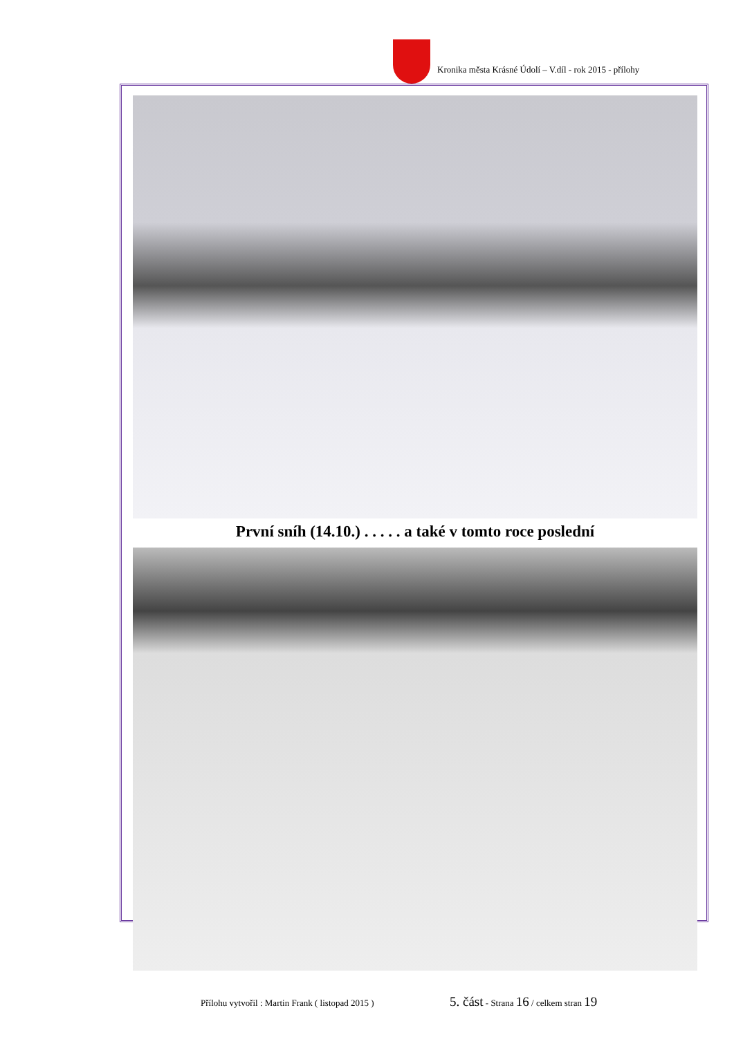Kronika města Krásné Údolí – V.díl - rok 2015 - přílohy
První sníh (14.10.) . . . . . a také v tomto roce poslední
Přílohu vytvořil : Martin Frank ( listopad 2015 )
5. část - Strana 16 / celkem stran 19